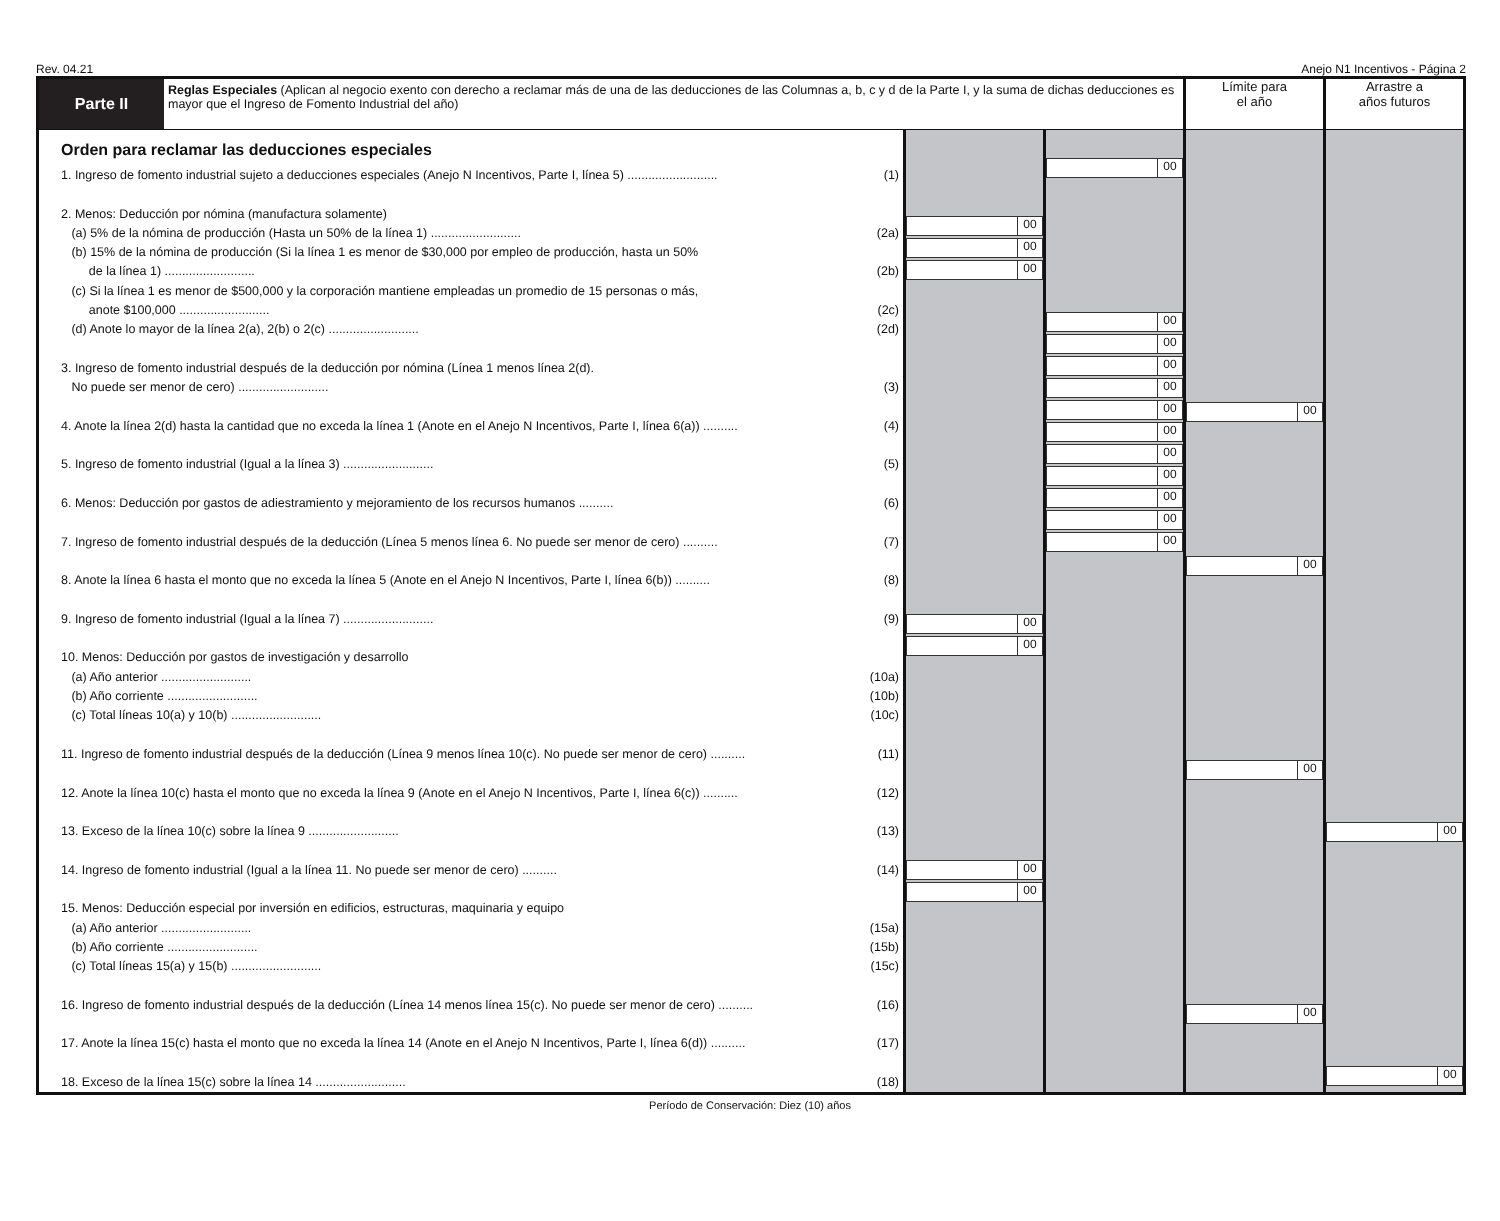Rev. 04.21 Anejo N1 Incentivos - Página 2
| Parte II | Reglas Especiales (Aplican al negocio exento con derecho a reclamar más de una de las deducciones de las Columnas a, b, c y d de la Parte I, y la suma de dichas deducciones es mayor que el Ingreso de Fomento Industrial del año) | | | Límite para el año | Arrastre a años futuros |
| Orden para reclamar las deducciones especiales 1. Ingreso de fomento industrial sujeto a deducciones especiales (Anejo N Incentivos, Parte I, línea 5) .......................... (1) 2. Menos: Deducción por nómina (manufactura solamente) (a) 5% de la nómina de producción (Hasta un 50% de la línea 1) .......................... (2a) (b) 15% de la nómina de producción (Si la línea 1 es menor de $30,000 por empleo de producción, hasta un 50% de la línea 1) .......................... (2b) (c) Si la línea 1 es menor de $500,000 y la corporación mantiene empleadas un promedio de 15 personas o más, anote $100,000 .......................... (2c) (d) Anote lo mayor de la línea 2(a), 2(b) o 2(c) .......................... (2d) 3. Ingreso de fomento industrial después de la deducción por nómina (Línea 1 menos línea 2(d). No puede ser menor de cero) .......................... (3) 4. Anote la línea 2(d) hasta la cantidad que no exceda la línea 1 (Anote en el Anejo N Incentivos, Parte I, línea 6(a)) .......... (4) 5. Ingreso de fomento industrial (Igual a la línea 3) .......................... (5) 6. Menos: Deducción por gastos de adiestramiento y mejoramiento de los recursos humanos .......... (6) 7. Ingreso de fomento industrial después de la deducción (Línea 5 menos línea 6. No puede ser menor de cero) .......... (7) 8. Anote la línea 6 hasta el monto que no exceda la línea 5 (Anote en el Anejo N Incentivos, Parte I, línea 6(b)) .......... (8) 9. Ingreso de fomento industrial (Igual a la línea 7) .......................... (9) 10. Menos: Deducción por gastos de investigación y desarrollo (a) Año anterior .......................... (10a) (b) Año corriente .......................... (10b) (c) Total líneas 10(a) y 10(b) .......................... (10c) 11. Ingreso de fomento industrial después de la deducción (Línea 9 menos línea 10(c). No puede ser menor de cero) .......... (11) 12. Anote la línea 10(c) hasta el monto que no exceda la línea 9 (Anote en el Anejo N Incentivos, Parte I, línea 6(c)) .......... (12) 13. Exceso de la línea 10(c) sobre la línea 9 .......................... (13) 14. Ingreso de fomento industrial (Igual a la línea 11. No puede ser menor de cero) .......... (14) 15. Menos: Deducción especial por inversión en edificios, estructuras, maquinaria y equipo (a) Año anterior .......................... (15a) (b) Año corriente .......................... (15b) (c) Total líneas 15(a) y 15(b) .......................... (15c) 16. Ingreso de fomento industrial después de la deducción (Línea 14 menos línea 15(c). No puede ser menor de cero) .......... (16) 17. Anote la línea 15(c) hasta el monto que no exceda la línea 14 (Anote en el Anejo N Incentivos, Parte I, línea 6(d)) .......... (17) 18. Exceso de la línea 15(c) sobre la línea 14 .......................... (18) | | 00 00 00 00 00 00 00 | 00 00 00 00 00 00 00 00 00 00 00 00 | 00 00 00 00 | 00 00 |
Período de Conservación: Diez (10) años